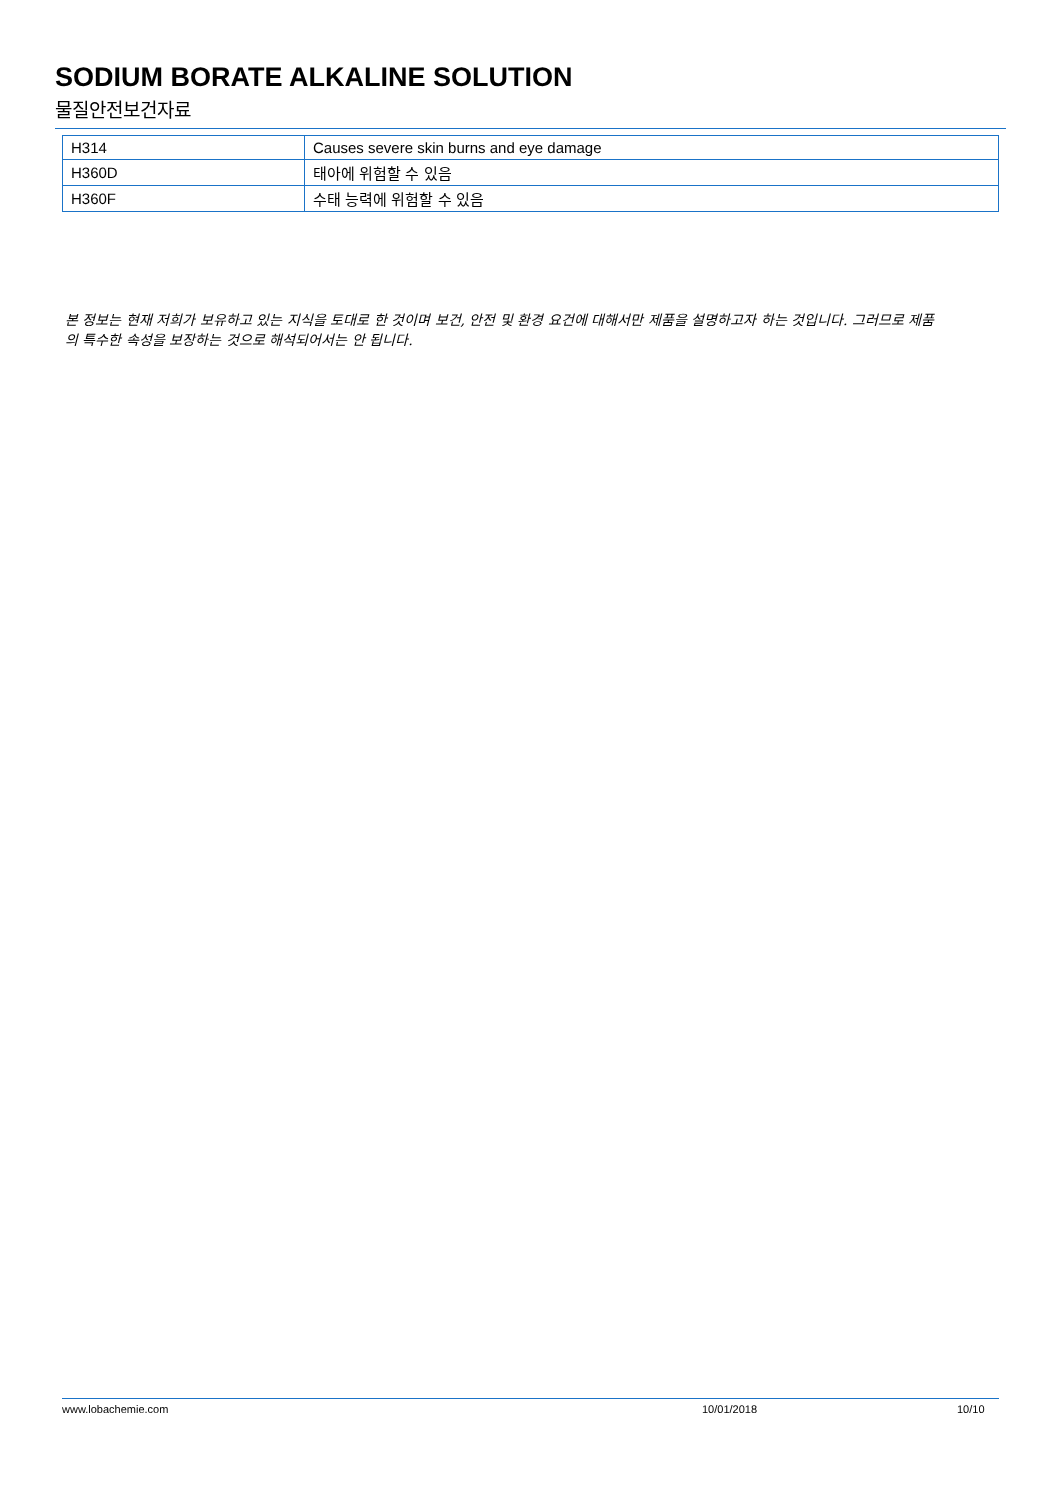SODIUM BORATE ALKALINE SOLUTION
물질안전보건자료
| H314 | Causes severe skin burns and eye damage |
| H360D | 태아에 위험할 수 있음 |
| H360F | 수태 능력에 위험할 수 있음 |
본 정보는 현재 저희가 보유하고 있는 지식을 토대로 한 것이며 보건, 안전 및 환경 요건에 대해서만 제품을 설명하고자 하는 것입니다. 그러므로 제품의 특수한 속성을 보장하는 것으로 해석되어서는 안 됩니다.
www.lobachemie.com 10/01/2018 10/10